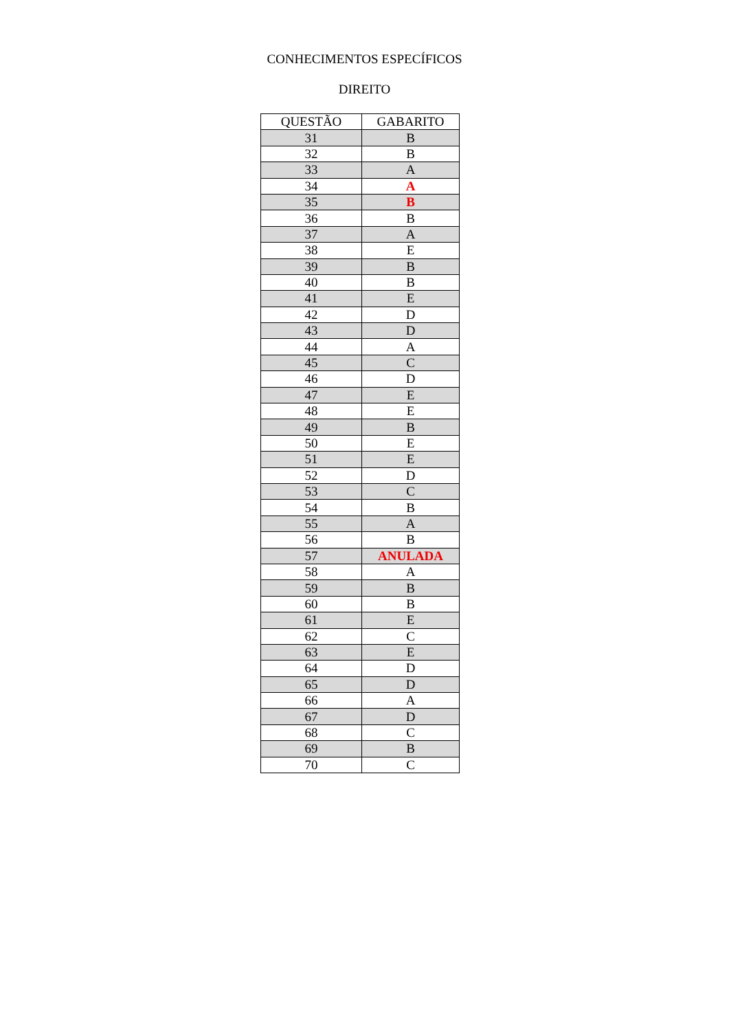CONHECIMENTOS ESPECÍFICOS
DIREITO
| QUESTÃO | GABARITO |
| --- | --- |
| 31 | B |
| 32 | B |
| 33 | A |
| 34 | A |
| 35 | B |
| 36 | B |
| 37 | A |
| 38 | E |
| 39 | B |
| 40 | B |
| 41 | E |
| 42 | D |
| 43 | D |
| 44 | A |
| 45 | C |
| 46 | D |
| 47 | E |
| 48 | E |
| 49 | B |
| 50 | E |
| 51 | E |
| 52 | D |
| 53 | C |
| 54 | B |
| 55 | A |
| 56 | B |
| 57 | ANULADA |
| 58 | A |
| 59 | B |
| 60 | B |
| 61 | E |
| 62 | C |
| 63 | E |
| 64 | D |
| 65 | D |
| 66 | A |
| 67 | D |
| 68 | C |
| 69 | B |
| 70 | C |